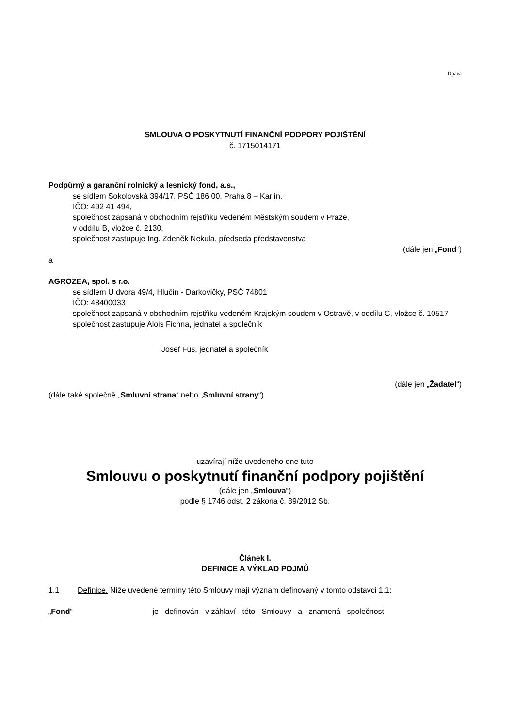Opava
SMLOUVA O POSKYTNUTÍ FINANČNÍ PODPORY POJIŠTĚNÍ
č. 1715014171
Podpůrný a garanční rolnický a lesnický fond, a.s.,
se sídlem Sokolovská 394/17, PSČ 186 00, Praha 8 – Karlín,
IČO: 492 41 494,
společnost zapsaná v obchodním rejstříku vedeném Městským soudem v Praze,
v oddílu B, vložce č. 2130,
společnost zastupuje Ing. Zdeněk Nekula, předseda představenstva
(dále jen „Fond“)
a
AGROZEA, spol. s r.o.
se sídlem U dvora 49/4, Hlučín - Darkovičky, PSČ 74801
IČO: 48400033
společnost zapsaná v obchodním rejstříku vedeném Krajským soudem v Ostravě, v oddílu C, vložce č. 10517
společnost zastupuje Alois Fichna, jednatel a společník
Josef Fus, jednatel a společník
(dále jen „Žadatel“)
(dále také společně „Smluvní strana“ nebo „Smluvní strany“)
uzavírají níže uvedeného dne tuto
Smlouvu o poskytnutí finanční podpory pojištění
(dále jen „Smlouva“)
podle § 1746 odst. 2 zákona č. 89/2012 Sb.
Článek I.
DEFINICE A VÝKLAD POJMŮ
1.1 Definice. Níže uvedené termíny této Smlouvy mají význam definovaný v tomto odstavci 1.1:
„Fond“ je definován v záhlaví této Smlouvy a znamená společnost